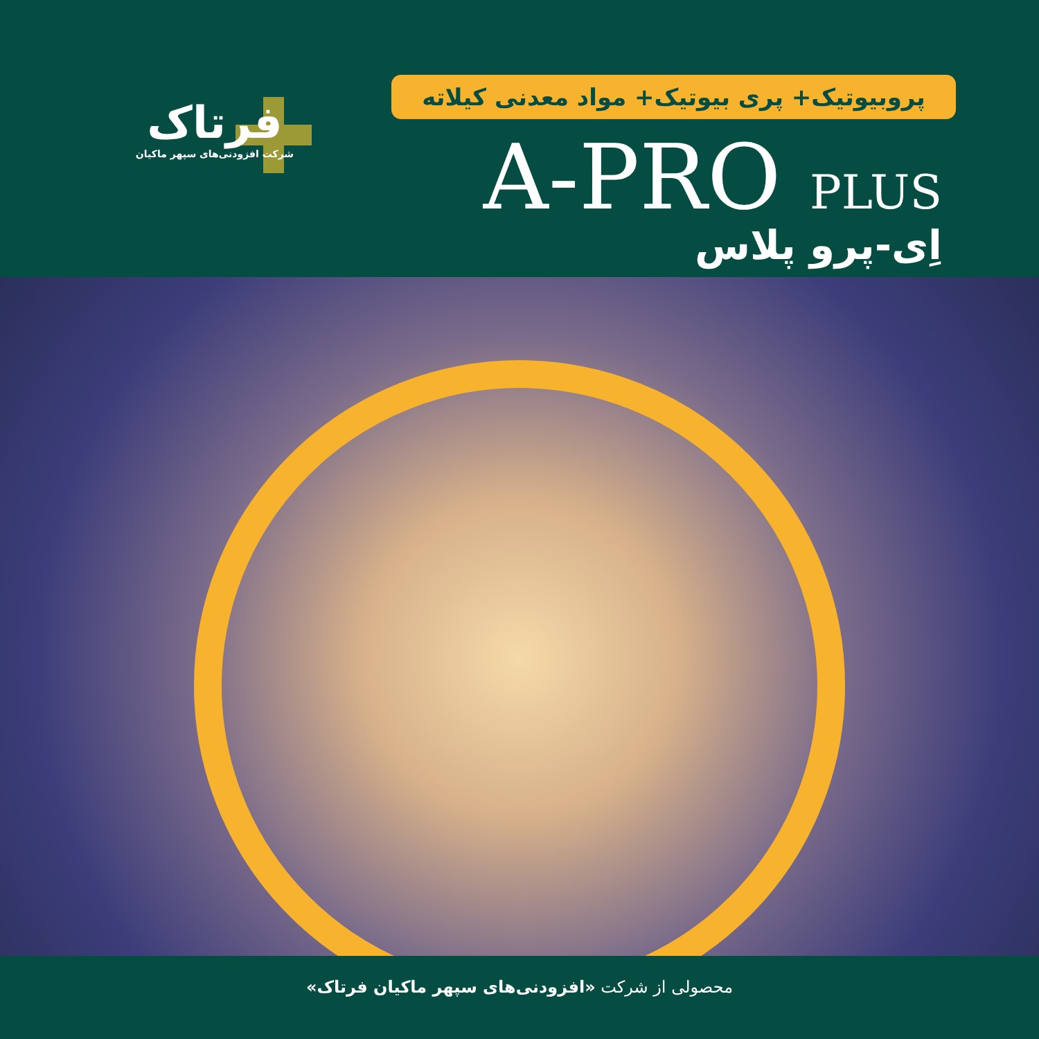فرتاک
شرکت افزودنی‌های سپهر ماکیان
پروبیوتیک+ پری بیوتیک+ مواد معدنی کیلاته
A-PRO PLUS
اِی-پرو پلاس
محصولی از شرکت «افزودنی‌های سپهر ماکیان فرتاک»